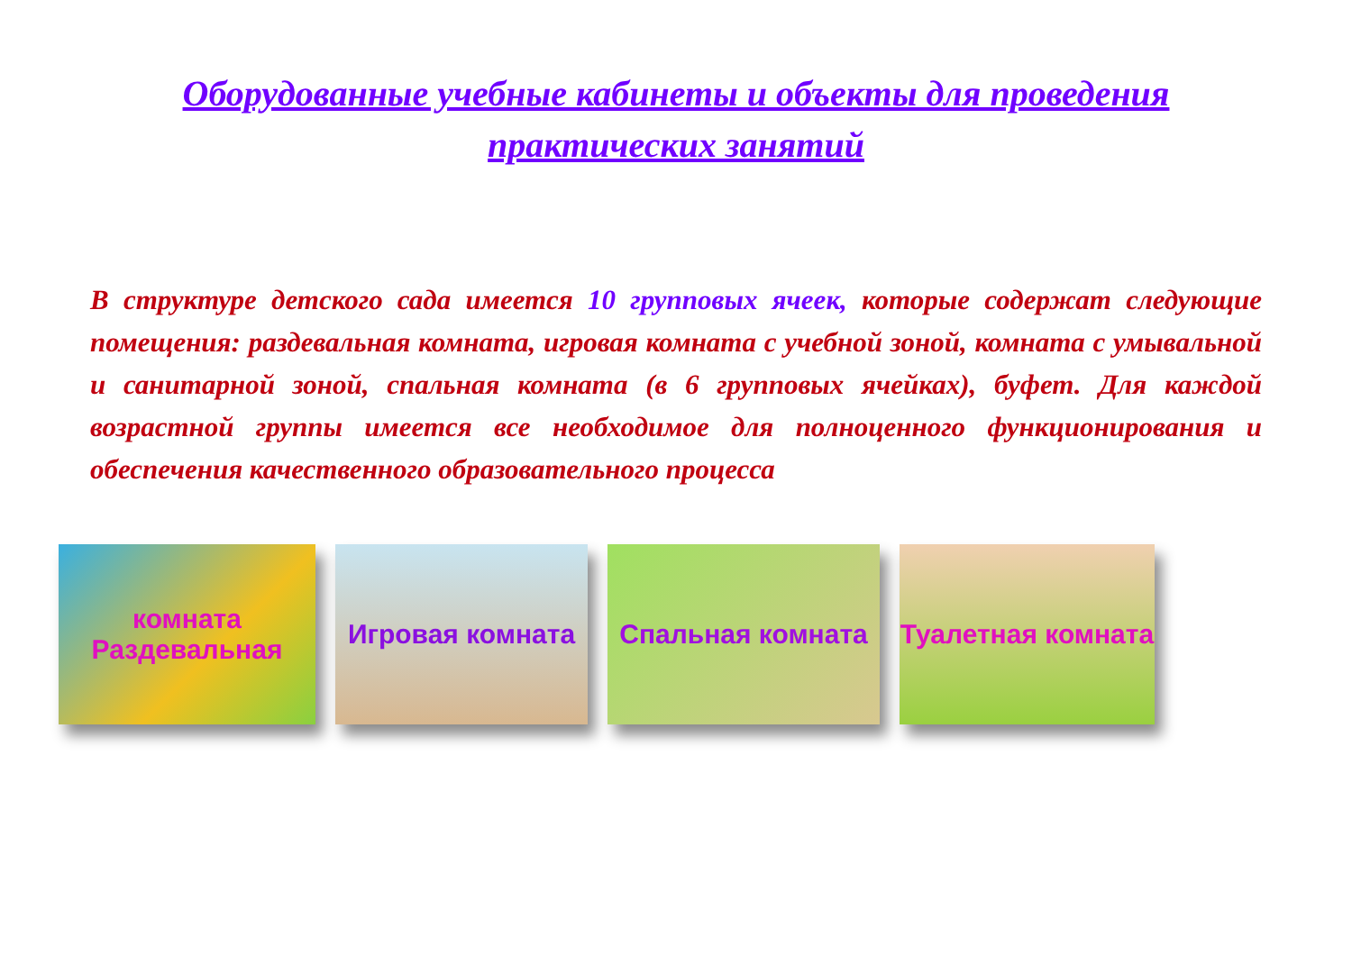Оборудованные учебные кабинеты и объекты для проведения
практических занятий
В структуре детского сада имеется 10 групповых ячеек, которые содержат следующие помещения: раздевальная комната, игровая комната с учебной зоной, комната с умывальной и санитарной зоной, спальная комната (в 6 групповых ячейках), буфет. Для каждой возрастной группы имеется все необходимое для полноценного функционирования и обеспечения качественного образовательного процесса
комната Раздевальная
Игровая комната Спальная комната Туалетная комната